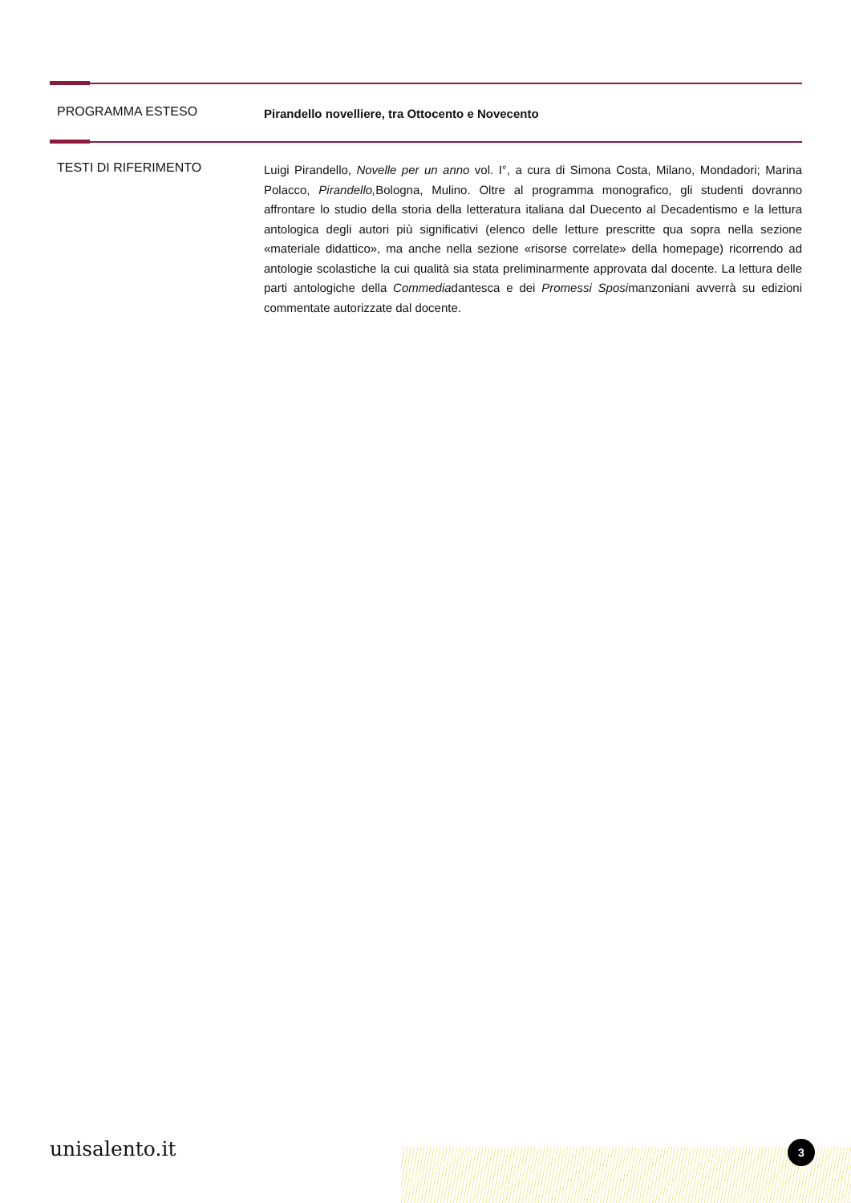PROGRAMMA ESTESO
Pirandello novelliere, tra Ottocento e Novecento
TESTI DI RIFERIMENTO
Luigi Pirandello, Novelle per un anno vol. I°, a cura di Simona Costa, Milano, Mondadori; Marina Polacco, Pirandello, Bologna, Mulino. Oltre al programma monografico, gli studenti dovranno affrontare lo studio della storia della letteratura italiana dal Duecento al Decadentismo e la lettura antologica degli autori più significativi (elenco delle letture prescritte qua sopra nella sezione «materiale didattico», ma anche nella sezione «risorse correlate» della homepage) ricorrendo ad antologie scolastiche la cui qualità sia stata preliminarmente approvata dal docente. La lettura delle parti antologiche della Commediadantesca e dei Promessi Sposimanzoniani avverrà su edizioni commentate autorizzate dal docente.
unisalento.it 3